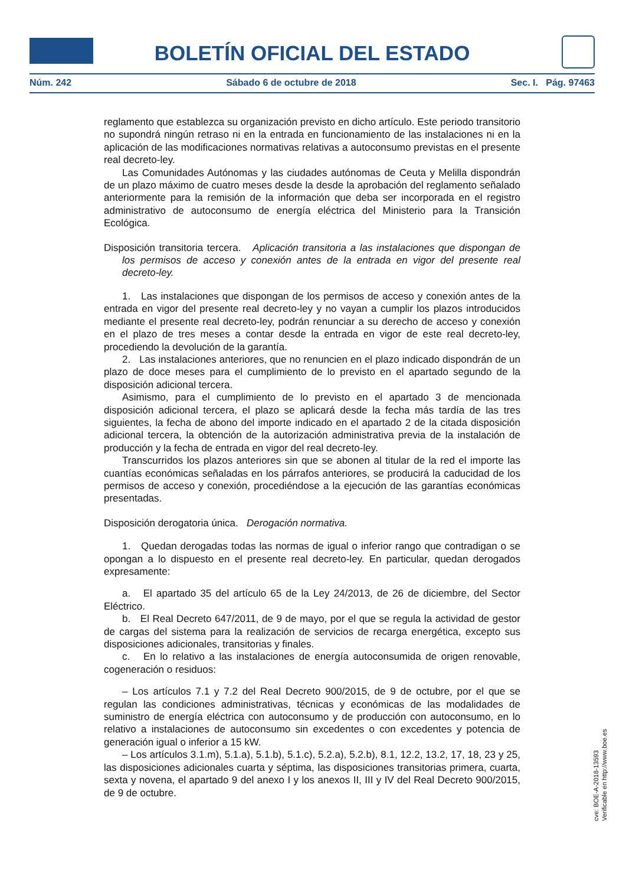BOLETÍN OFICIAL DEL ESTADO
Núm. 242 Sábado 6 de octubre de 2018 Sec. I. Pág. 97463
reglamento que establezca su organización previsto en dicho artículo. Este periodo transitorio no supondrá ningún retraso ni en la entrada en funcionamiento de las instalaciones ni en la aplicación de las modificaciones normativas relativas a autoconsumo previstas en el presente real decreto-ley.
Las Comunidades Autónomas y las ciudades autónomas de Ceuta y Melilla dispondrán de un plazo máximo de cuatro meses desde la desde la aprobación del reglamento señalado anteriormente para la remisión de la información que deba ser incorporada en el registro administrativo de autoconsumo de energía eléctrica del Ministerio para la Transición Ecológica.
Disposición transitoria tercera. Aplicación transitoria a las instalaciones que dispongan de los permisos de acceso y conexión antes de la entrada en vigor del presente real decreto-ley.
1. Las instalaciones que dispongan de los permisos de acceso y conexión antes de la entrada en vigor del presente real decreto-ley y no vayan a cumplir los plazos introducidos mediante el presente real decreto-ley, podrán renunciar a su derecho de acceso y conexión en el plazo de tres meses a contar desde la entrada en vigor de este real decreto-ley, procediendo la devolución de la garantía.
2. Las instalaciones anteriores, que no renuncien en el plazo indicado dispondrán de un plazo de doce meses para el cumplimiento de lo previsto en el apartado segundo de la disposición adicional tercera.
Asimismo, para el cumplimiento de lo previsto en el apartado 3 de mencionada disposición adicional tercera, el plazo se aplicará desde la fecha más tardía de las tres siguientes, la fecha de abono del importe indicado en el apartado 2 de la citada disposición adicional tercera, la obtención de la autorización administrativa previa de la instalación de producción y la fecha de entrada en vigor del real decreto-ley.
Transcurridos los plazos anteriores sin que se abonen al titular de la red el importe las cuantías económicas señaladas en los párrafos anteriores, se producirá la caducidad de los permisos de acceso y conexión, procediéndose a la ejecución de las garantías económicas presentadas.
Disposición derogatoria única. Derogación normativa.
1. Quedan derogadas todas las normas de igual o inferior rango que contradigan o se opongan a lo dispuesto en el presente real decreto-ley. En particular, quedan derogados expresamente:
a. El apartado 35 del artículo 65 de la Ley 24/2013, de 26 de diciembre, del Sector Eléctrico.
b. El Real Decreto 647/2011, de 9 de mayo, por el que se regula la actividad de gestor de cargas del sistema para la realización de servicios de recarga energética, excepto sus disposiciones adicionales, transitorias y finales.
c. En lo relativo a las instalaciones de energía autoconsumida de origen renovable, cogeneración o residuos:
– Los artículos 7.1 y 7.2 del Real Decreto 900/2015, de 9 de octubre, por el que se regulan las condiciones administrativas, técnicas y económicas de las modalidades de suministro de energía eléctrica con autoconsumo y de producción con autoconsumo, en lo relativo a instalaciones de autoconsumo sin excedentes o con excedentes y potencia de generación igual o inferior a 15 kW.
– Los artículos 3.1.m), 5.1.a), 5.1.b), 5.1.c), 5.2.a), 5.2.b), 8.1, 12.2, 13.2, 17, 18, 23 y 25, las disposiciones adicionales cuarta y séptima, las disposiciones transitorias primera, cuarta, sexta y novena, el apartado 9 del anexo I y los anexos II, III y IV del Real Decreto 900/2015, de 9 de octubre.
cve: BOE-A-2018-13593
Verificable en http://www.boe.es